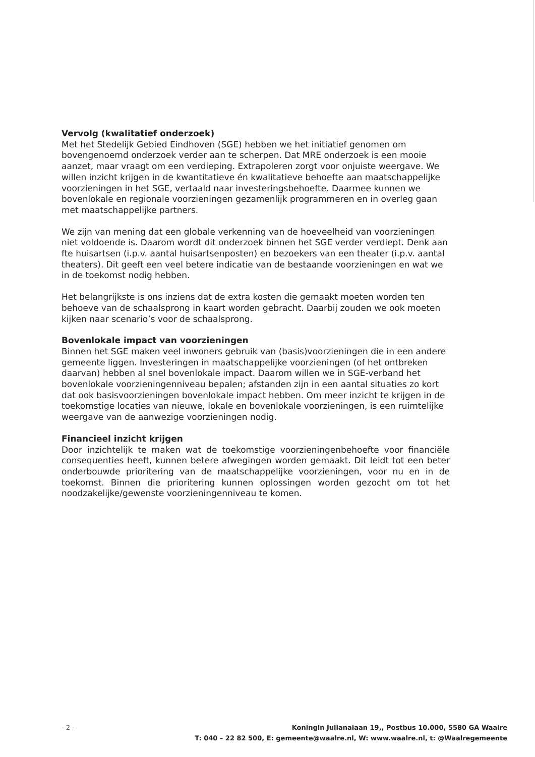Vervolg (kwalitatief onderzoek)
Met het Stedelijk Gebied Eindhoven (SGE) hebben we het initiatief genomen om bovengenoemd onderzoek verder aan te scherpen. Dat MRE onderzoek is een mooie aanzet, maar vraagt om een verdieping. Extrapoleren zorgt voor onjuiste weergave. We willen inzicht krijgen in de kwantitatieve én kwalitatieve behoefte aan maatschappelijke voorzieningen in het SGE, vertaald naar investeringsbehoefte. Daarmee kunnen we bovenlokale en regionale voorzieningen gezamenlijk programmeren en in overleg gaan met maatschappelijke partners.
We zijn van mening dat een globale verkenning van de hoeveelheid van voorzieningen niet voldoende is. Daarom wordt dit onderzoek binnen het SGE verder verdiept. Denk aan fte huisartsen (i.p.v. aantal huisartsenposten) en bezoekers van een theater (i.p.v. aantal theaters). Dit geeft een veel betere indicatie van de bestaande voorzieningen en wat we in de toekomst nodig hebben.
Het belangrijkste is ons inziens dat de extra kosten die gemaakt moeten worden ten behoeve van de schaalsprong in kaart worden gebracht. Daarbij zouden we ook moeten kijken naar scenario’s voor de schaalsprong.
Bovenlokale impact van voorzieningen
Binnen het SGE maken veel inwoners gebruik van (basis)voorzieningen die in een andere gemeente liggen. Investeringen in maatschappelijke voorzieningen (of het ontbreken daarvan) hebben al snel bovenlokale impact. Daarom willen we in SGE-verband het bovenlokale voorzieningenniveau bepalen; afstanden zijn in een aantal situaties zo kort dat ook basisvoorzieningen bovenlokale impact hebben. Om meer inzicht te krijgen in de toekomstige locaties van nieuwe, lokale en bovenlokale voorzieningen, is een ruimtelijke weergave van de aanwezige voorzieningen nodig.
Financieel inzicht krijgen
Door inzichtelijk te maken wat de toekomstige voorzieningenbehoefte voor financiële consequenties heeft, kunnen betere afwegingen worden gemaakt. Dit leidt tot een beter onderbouwde prioritering van de maatschappelijke voorzieningen, voor nu en in de toekomst. Binnen die prioritering kunnen oplossingen worden gezocht om tot het noodzakelijke/gewenste voorzieningenniveau te komen.
- 2 -
Koningin Julianalaan 19,, Postbus 10.000, 5580 GA Waalre
T: 040 – 22 82 500, E: gemeente@waalre.nl, W: www.waalre.nl, t: @Waalregemeente